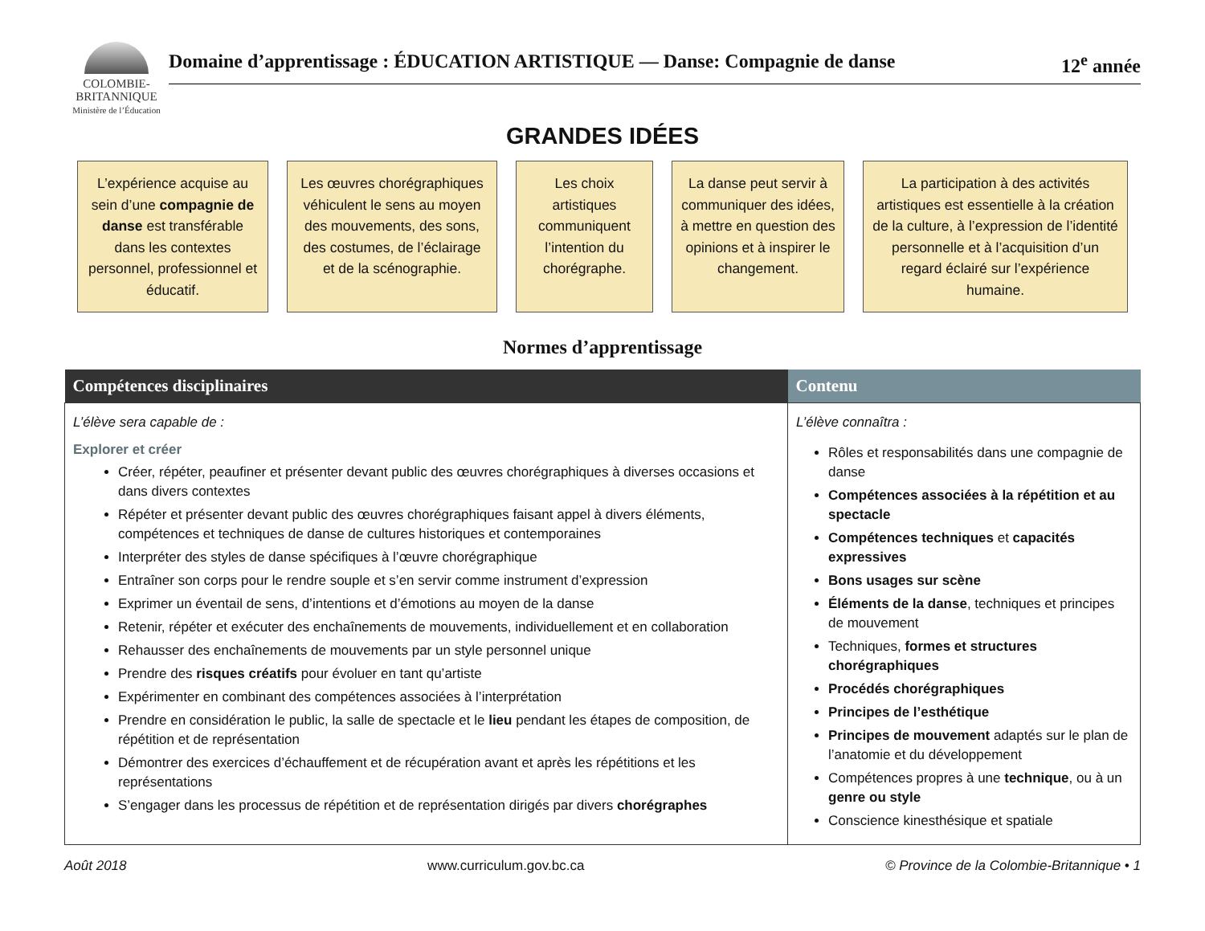COLOMBIE-
BRITANNIQUE
Ministère de l’Éducation
Domaine d’apprentissage : ÉDUCATION ARTISTIQUE — Danse: Compagnie de danse 12<sup>e</sup> année
GRANDES IDÉES
L’expérience acquise au sein d’une compagnie de danse est transférable dans les contextes personnel, professionnel et éducatif.
Les œuvres chorégraphiques véhiculent le sens au moyen des mouvements, des sons, des costumes, de l’éclairage et de la scénographie.
Les choix artistiques communiquent l’intention du chorégraphe.
La danse peut servir à communiquer des idées, à mettre en question des opinions et à inspirer le changement.
La participation à des activités artistiques est essentielle à la création de la culture, à l’expression de l’identité personnelle et à l’acquisition d’un regard éclairé sur l’expérience humaine.
Normes d’apprentissage
| Compétences disciplinaires | Contenu |
| --- | --- |
| L’élève sera capable de : Explorer et créer Créer, répéter, peaufiner et présenter devant public des œuvres chorégraphiques à diverses occasions et dans divers contextes Répéter et présenter devant public des œuvres chorégraphiques faisant appel à divers éléments, compétences et techniques de danse de cultures historiques et contemporaines Interpréter des styles de danse spécifiques à l’œuvre chorégraphique Entraîner son corps pour le rendre souple et s’en servir comme instrument d’expression Exprimer un éventail de sens, d’intentions et d’émotions au moyen de la danse Retenir, répéter et exécuter des enchaînements de mouvements, individuellement et en collaboration Rehausser des enchaînements de mouvements par un style personnel unique Prendre des risques créatifs pour évoluer en tant qu’artiste Expérimenter en combinant des compétences associées à l’interprétation Prendre en considération le public, la salle de spectacle et le lieu pendant les étapes de composition, de répétition et de représentation Démontrer des exercices d’échauffement et de récupération avant et après les répétitions et les représentations S’engager dans les processus de répétition et de représentation dirigés par divers chorégraphes | L’élève connaîtra : Rôles et responsabilités dans une compagnie de danse Compétences associées à la répétition et au spectacle Compétences techniques et capacités expressives Bons usages sur scène Éléments de la danse , techniques et principes de mouvement Techniques, formes et structures chorégraphiques Procédés chorégraphiques Principes de l’esthétique Principes de mouvement adaptés sur le plan de l’anatomie et du développement Compétences propres à une technique , ou à un genre ou style Conscience kinesthésique et spatiale |
Août 2018 www.curriculum.gov.bc.ca © Province de la Colombie-Britannique • 1